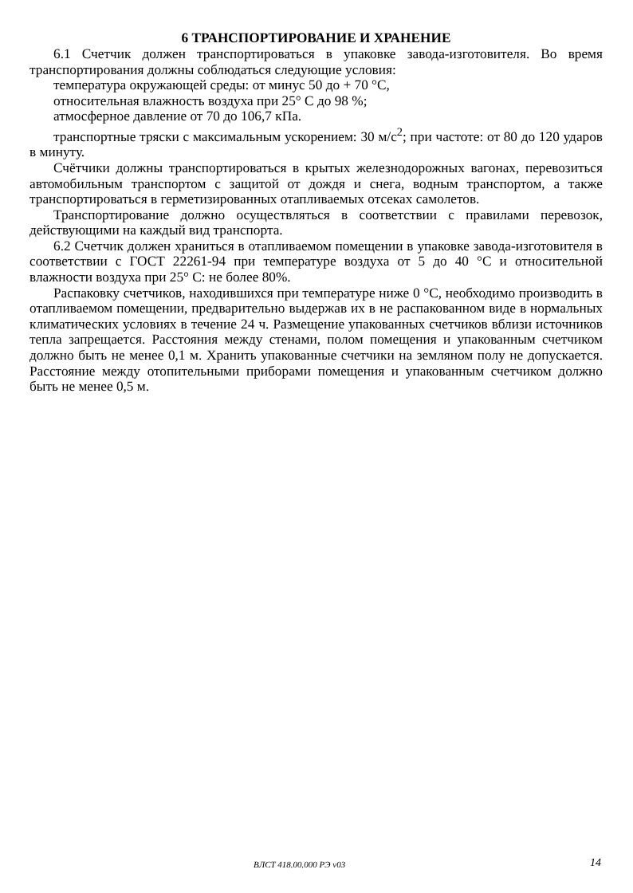6 ТРАНСПОРТИРОВАНИЕ И ХРАНЕНИЕ
6.1 Счетчик должен транспортироваться в упаковке завода-изготовителя. Во время транспортирования должны соблюдаться следующие условия:
температура окружающей среды: от минус 50 до + 70 °С,
относительная влажность воздуха при 25° С до 98 %;
атмосферное давление от 70 до 106,7 кПа.
транспортные тряски с максимальным ускорением: 30 м/с<sup>2</sup>; при частоте: от 80 до 120 ударов в минуту.
Счётчики должны транспортироваться в крытых железнодорожных вагонах, перевозиться автомобильным транспортом с защитой от дождя и снега, водным транспортом, а также транспортироваться в герметизированных отапливаемых отсеках самолетов.
Транспортирование должно осуществляться в соответствии с правилами перевозок, действующими на каждый вид транспорта.
6.2 Счетчик должен храниться в отапливаемом помещении в упаковке завода-изготовителя в соответствии с ГОСТ 22261-94 при температуре воздуха от 5 до 40 °С и относительной влажности воздуха при 25° С: не более 80%.
Распаковку счетчиков, находившихся при температуре ниже 0 °С, необходимо производить в отапливаемом помещении, предварительно выдержав их в не распакованном виде в нормальных климатических условиях в течение 24 ч. Размещение упакованных счетчиков вблизи источников тепла запрещается. Расстояния между стенами, полом помещения и упакованным счетчиком должно быть не менее 0,1 м. Хранить упакованные счетчики на земляном полу не допускается. Расстояние между отопительными приборами помещения и упакованным счетчиком должно быть не менее 0,5 м.
ВЛСТ 418.00.000 РЭ v03 14